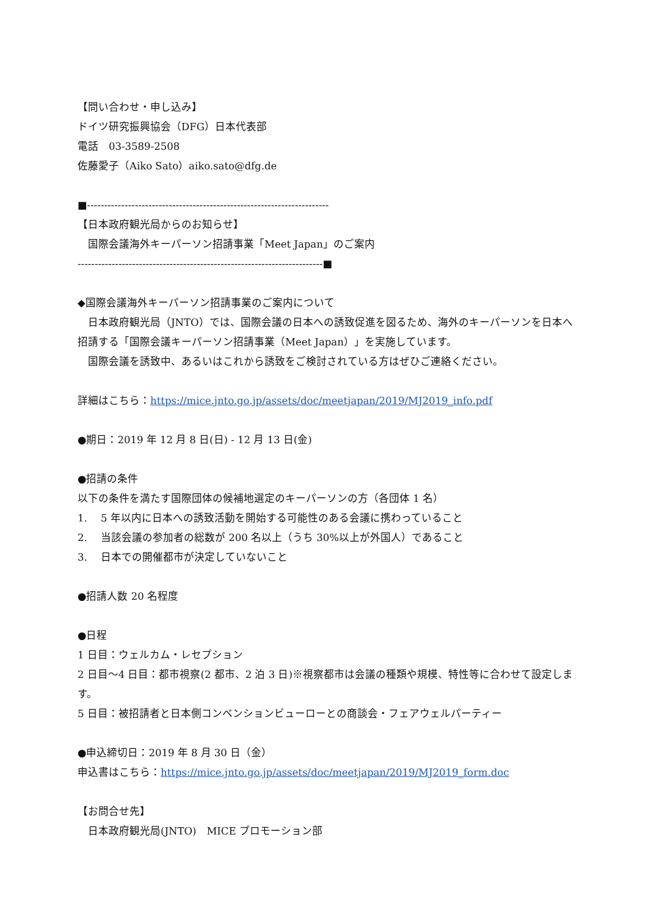【問い合わせ・申し込み】
ドイツ研究振興協会（DFG）日本代表部
電話　03-3589-2508
佐藤愛子（Aiko Sato）aiko.sato@dfg.de
■-----------------------------------------------------------------------
【日本政府観光局からのお知らせ】
　国際会議海外キーパーソン招請事業「Meet Japan」のご案内
------------------------------------------------------------------------■
◆国際会議海外キーパーソン招請事業のご案内について
　日本政府観光局（JNTO）では、国際会議の日本への誘致促進を図るため、海外のキーパーソンを日本へ招請する「国際会議キーパーソン招請事業（Meet Japan）」を実施しています。
　国際会議を誘致中、あるいはこれから誘致をご検討されている方はぜひご連絡ください。
詳細はこちら：https://mice.jnto.go.jp/assets/doc/meetjapan/2019/MJ2019_info.pdf
●期日：2019 年 12 月 8 日(日) - 12 月 13 日(金)
●招請の条件
以下の条件を満たす国際団体の候補地選定のキーパーソンの方（各団体 1 名）
1.　 5 年以内に日本への誘致活動を開始する可能性のある会議に携わっていること
2.　 当該会議の参加者の総数が 200 名以上（うち 30%以上が外国人）であること
3.　 日本での開催都市が決定していないこと
●招請人数 20 名程度
●日程
1 日目：ウェルカム・レセプション
2 日目～4 日目：都市視察(2 都市、2 泊 3 日)※視察都市は会議の種類や規模、特性等に合わせて設定します。
5 日目：被招請者と日本側コンベンションビューローとの商談会・フェアウェルパーティー
●申込締切日：2019 年 8 月 30 日（金）
申込書はこちら：https://mice.jnto.go.jp/assets/doc/meetjapan/2019/MJ2019_form.doc
【お問合せ先】
　日本政府観光局(JNTO)　MICE プロモーション部